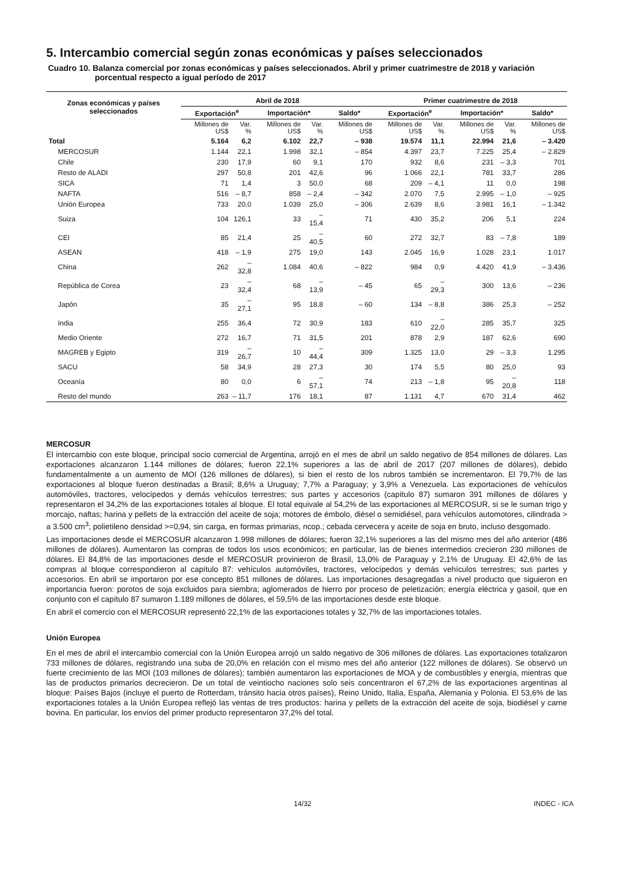5. Intercambio comercial según zonas económicas y países seleccionados
Cuadro 10. Balanza comercial por zonas económicas y países seleccionados. Abril y primer cuatrimestre de 2018 y variación porcentual respecto a igual período de 2017
| Zonas económicas y países seleccionados | Abril de 2018 | | | | | Primer cuatrimestre de 2018 | | | | |
| --- | --- | --- | --- | --- | --- | --- | --- | --- | --- | --- |
| | Exportación<sup>e</sup> | | Importación* | | Saldo* | Exportación<sup>e</sup> | | Importación* | | Saldo* |
| | Millones de US$ | Var. % | Millones de US$ | Var. % | Millones de US$ | Millones de US$ | Var. % | Millones de US$ | Var. % | Millones de US$ |
| Total | 5.164 | 6,2 | 6.102 | 22,7 | – 938 | 19.574 | 11,1 | 22.994 | 21,6 | – 3.420 |
| MERCOSUR | 1.144 | 22,1 | 1.998 | 32,1 | – 854 | 4.397 | 23,7 | 7.225 | 25,4 | – 2.829 |
| Chile | 230 | 17,9 | 60 | 9,1 | 170 | 932 | 8,6 | 231 | – 3,3 | 701 |
| Resto de ALADI | 297 | 50,8 | 201 | 42,6 | 96 | 1.066 | 22,1 | 781 | 33,7 | 286 |
| SICA | 71 | 1,4 | 3 | 50,0 | 68 | 209 | – 4,1 | 11 | 0,0 | 198 |
| NAFTA | 516 | – 8,7 | 858 | – 2,4 | – 342 | 2.070 | 7,5 | 2.995 | – 1,0 | – 925 |
| Unión Europea | 733 | 20,0 | 1.039 | 25,0 | – 306 | 2.639 | 8,6 | 3.981 | 16,1 | – 1.342 |
| Suiza | 104 | 126,1 | 33 | – 15,4 | 71 | 430 | 35,2 | 206 | 5,1 | 224 |
| CEI | 85 | 21,4 | 25 | – 40,5 | 60 | 272 | 32,7 | 83 | – 7,8 | 189 |
| ASEAN | 418 | – 1,9 | 275 | 19,0 | 143 | 2.045 | 16,9 | 1.028 | 23,1 | 1.017 |
| China | 262 | – 32,8 | 1.084 | 40,6 | – 822 | 984 | 0,9 | 4.420 | 41,9 | – 3.436 |
| República de Corea | 23 | – 32,4 | 68 | – 13,9 | – 45 | 65 | – 29,3 | 300 | 13,6 | – 236 |
| Japón | 35 | – 27,1 | 95 | 18,8 | – 60 | 134 | – 8,8 | 386 | 25,3 | – 252 |
| India | 255 | 36,4 | 72 | 30,9 | 183 | 610 | – 22,0 | 285 | 35,7 | 325 |
| Medio Oriente | 272 | 16,7 | 71 | 31,5 | 201 | 878 | 2,9 | 187 | 62,6 | 690 |
| MAGREB y Egipto | 319 | – 26,7 | 10 | – 44,4 | 309 | 1.325 | 13,0 | 29 | – 3,3 | 1.295 |
| SACU | 58 | 34,9 | 28 | 27,3 | 30 | 174 | 5,5 | 80 | 25,0 | 93 |
| Oceanía | 80 | 0,0 | 6 | – 57,1 | 74 | 213 | – 1,8 | 95 | – 20,8 | 118 |
| Resto del mundo | 263 | – 11,7 | 176 | 18,1 | 87 | 1.131 | 4,7 | 670 | 31,4 | 462 |
MERCOSUR
El intercambio con este bloque, principal socio comercial de Argentina, arrojó en el mes de abril un saldo negativo de 854 millones de dólares. Las exportaciones alcanzaron 1.144 millones de dólares; fueron 22,1% superiores a las de abril de 2017 (207 millones de dólares), debido fundamentalmente a un aumento de MOI (126 millones de dólares), si bien el resto de los rubros también se incrementaron. El 79,7% de las exportaciones al bloque fueron destinadas a Brasil; 8,6% a Uruguay; 7,7% a Paraguay; y 3,9% a Venezuela. Las exportaciones de vehículos automóviles, tractores, velocípedos y demás vehículos terrestres; sus partes y accesorios (capítulo 87) sumaron 391 millones de dólares y representaron el 34,2% de las exportaciones totales al bloque. El total equivale al 54,2% de las exportaciones al MERCOSUR, si se le suman trigo y morcajo, naftas; harina y pellets de la extracción del aceite de soja; motores de émbolo, diésel o semidiésel, para vehículos automotores, cilindrada > a 3.500 cm<sup>3</sup>; polietileno densidad >=0,94, sin carga, en formas primarias, ncop.; cebada cervecera y aceite de soja en bruto, incluso desgomado.
Las importaciones desde el MERCOSUR alcanzaron 1.998 millones de dólares; fueron 32,1% superiores a las del mismo mes del año anterior (486 millones de dólares). Aumentaron las compras de todos los usos económicos; en particular, las de bienes intermedios crecieron 230 millones de dólares. El 84,8% de las importaciones desde el MERCOSUR provinieron de Brasil, 13,0% de Paraguay y 2,1% de Uruguay. El 42,6% de las compras al bloque correspondieron al capítulo 87: vehículos automóviles, tractores, velocípedos y demás vehículos terrestres; sus partes y accesorios. En abril se importaron por ese concepto 851 millones de dólares. Las importaciones desagregadas a nivel producto que siguieron en importancia fueron: porotos de soja excluidos para siembra; aglomerados de hierro por proceso de peletización; energía eléctrica y gasoil, que en conjunto con el capítulo 87 sumaron 1.189 millones de dólares, el 59,5% de las importaciones desde este bloque.
En abril el comercio con el MERCOSUR representó 22,1% de las exportaciones totales y 32,7% de las importaciones totales.
Unión Europea
En el mes de abril el intercambio comercial con la Unión Europea arrojó un saldo negativo de 306 millones de dólares. Las exportaciones totalizaron 733 millones de dólares, registrando una suba de 20,0% en relación con el mismo mes del año anterior (122 millones de dólares). Se observó un fuerte crecimiento de las MOI (103 millones de dólares); también aumentaron las exportaciones de MOA y de combustibles y energía, mientras que las de productos primarios decrecieron. De un total de veintiocho naciones solo seis concentraron el 67,2% de las exportaciones argentinas al bloque: Países Bajos (incluye el puerto de Rotterdam, tránsito hacia otros países), Reino Unido, Italia, España, Alemania y Polonia. El 53,6% de las exportaciones totales a la Unión Europea reflejó las ventas de tres productos: harina y pellets de la extracción del aceite de soja, biodiésel y carne bovina. En particular, los envíos del primer producto representaron 37,2% del total.
14/32 INDEC - ICA